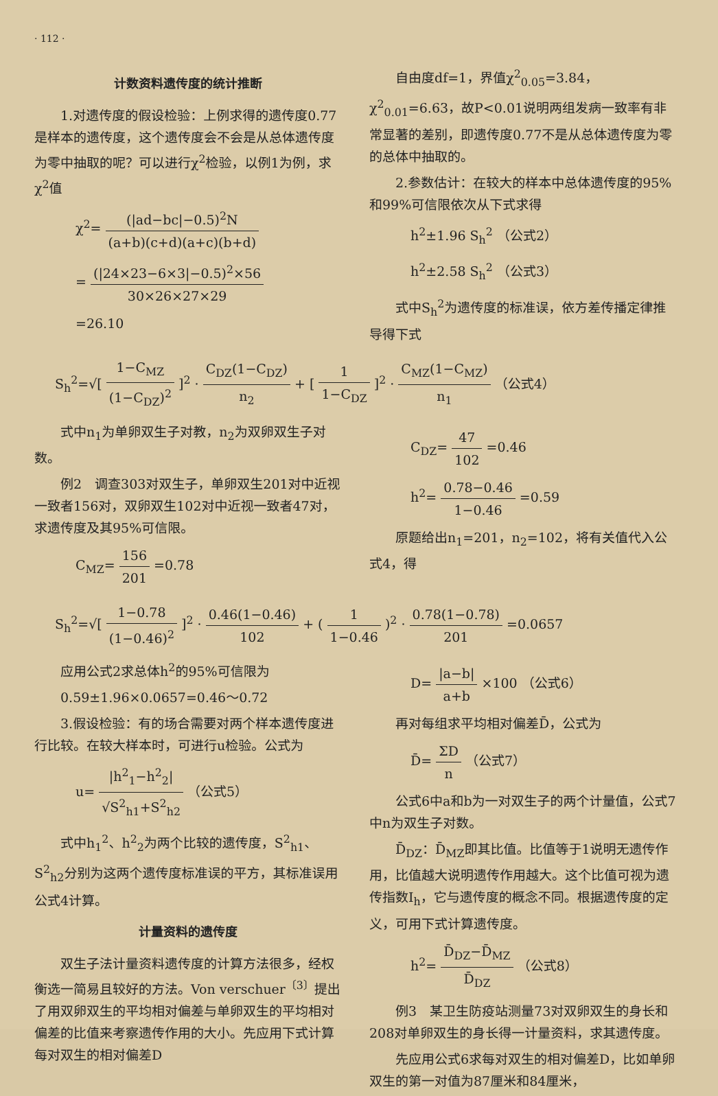· 112 ·
计数资料遗传度的统计推断
1.对遗传度的假设检验：上例求得的遗传度0.77是样本的遗传度，这个遗传度会不会是从总体遗传度为零中抽取的呢？可以进行χ<sup>2</sup>检验，以例1为例，求χ<sup>2</sup>值
χ<sup>2</sup>= (|ad−bc|−0.5)<sup>2</sup>N (a+b)(c+d)(a+c)(b+d)
= (|24×23−6×3|−0.5)<sup>2</sup>×56 30×26×27×29
=26.10
自由度df=1，界值χ<sup>2</sup><sub>0.05</sub>=3.84，χ<sup>2</sup><sub>0.01</sub>=6.63，故P<0.01说明两组发病一致率有非常显著的差别，即遗传度0.77不是从总体遗传度为零的总体中抽取的。
2.参数估计：在较大的样本中总体遗传度的95%和99%可信限依次从下式求得
h<sup>2</sup>±1.96 S<sub>h</sub><sup>2</sup> （公式2）
h<sup>2</sup>±2.58 S<sub>h</sub><sup>2</sup> （公式3）
式中S<sub>h</sub><sup>2</sup>为遗传度的标准误，依方差传播定律推导得下式
S<sub>h</sub><sup>2</sup>=√[ 1−C<sub>MZ</sub> (1−C<sub>DZ</sub>)<sup>2</sup> ]<sup>2</sup> · C<sub>DZ</sub>(1−C<sub>DZ</sub>) n<sub>2</sub> + [ 1 1−C<sub>DZ</sub> ]<sup>2</sup> · C<sub>MZ</sub>(1−C<sub>MZ</sub>) n<sub>1</sub> （公式4）
式中n<sub>1</sub>为单卵双生子对教，n<sub>2</sub>为双卵双生子对数。
例2　调查303对双生子，单卵双生201对中近视一致者156对，双卵双生102对中近视一致者47对，求遗传度及其95%可信限。
C<sub>MZ</sub>= 156 201 =0.78
C<sub>DZ</sub>= 47 102 =0.46
h<sup>2</sup>= 0.78−0.46 1−0.46 =0.59
原题给出n<sub>1</sub>=201，n<sub>2</sub>=102，将有关值代入公式4，得
S<sub>h</sub><sup>2</sup>=√[ 1−0.78 (1−0.46)<sup>2</sup> ]<sup>2</sup> · 0.46(1−0.46) 102 + ( 1 1−0.46 )<sup>2</sup> · 0.78(1−0.78) 201 =0.0657
应用公式2求总体h<sup>2</sup>的95%可信限为
0.59±1.96×0.0657=0.46～0.72
3.假设检验：有的场合需要对两个样本遗传度进行比较。在较大样本时，可进行u检验。公式为
u= |h<sup>2</sup><sub>1</sub>−h<sup>2</sup><sub>2</sub>| √S<sup>2</sup><sub>h1</sub>+S<sup>2</sup><sub>h2</sub> （公式5）
式中h<sub>1</sub><sup>2</sup>、h<sup>2</sup><sub>2</sub>为两个比较的遗传度，S<sup>2</sup><sub>h1</sub>、S<sup>2</sup><sub>h2</sub>分别为这两个遗传度标准误的平方，其标准误用公式4计算。
计量资料的遗传度
双生子法计量资料遗传度的计算方法很多，经权衡选一简易且较好的方法。Von verschuer<sup>〔3〕</sup>提出了用双卵双生的平均相对偏差与单卵双生的平均相对偏差的比值来考察遗传作用的大小。先应用下式计算每对双生的相对偏差D
D= |a−b| a+b ×100 （公式6）
再对每组求平均相对偏差D̄，公式为
D̄= ΣD n （公式7）
公式6中a和b为一对双生子的两个计量值，公式7中n为双生子对数。
D̄<sub>DZ</sub>：D̄<sub>MZ</sub>即其比值。比值等于1说明无遗传作用，比值越大说明遗传作用越大。这个比值可视为遗传指数I<sub>h</sub>，它与遗传度的概念不同。根据遗传度的定义，可用下式计算遗传度。
h<sup>2</sup>= D̄<sub>DZ</sub>−D̄<sub>MZ</sub> D̄<sub>DZ</sub> （公式8）
例3　某卫生防疫站测量73对双卵双生的身长和208对单卵双生的身长得一计量资料，求其遗传度。
先应用公式6求每对双生的相对偏差D，比如单卵双生的第一对值为87厘米和84厘米，